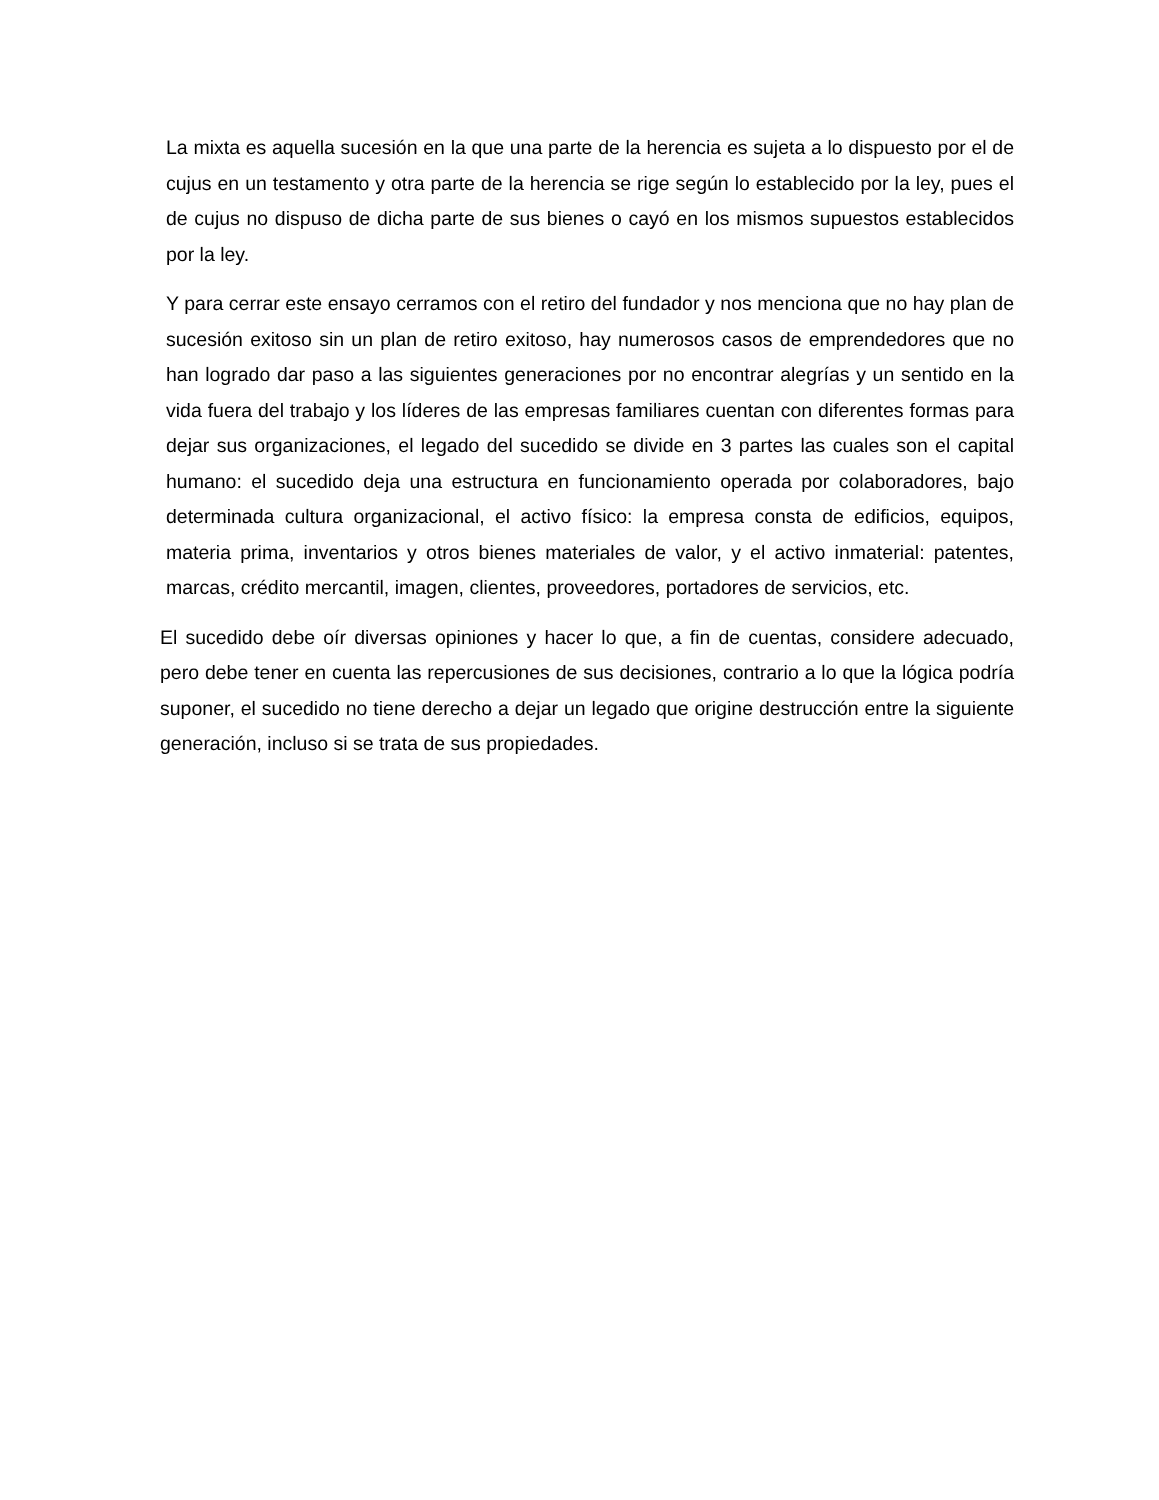La mixta es aquella sucesión en la que una parte de la herencia es sujeta a lo dispuesto por el de cujus en un testamento y otra parte de la herencia se rige según lo establecido por la ley, pues el de cujus no dispuso de dicha parte de sus bienes o cayó en los mismos supuestos establecidos por la ley.
Y para cerrar este ensayo cerramos con el retiro del fundador y nos menciona que no hay plan de sucesión exitoso sin un plan de retiro exitoso, hay numerosos casos de emprendedores que no han logrado dar paso a las siguientes generaciones por no encontrar alegrías y un sentido en la vida fuera del trabajo y los líderes de las empresas familiares cuentan con diferentes formas para dejar sus organizaciones, el legado del sucedido se divide en 3 partes las cuales son el capital humano: el sucedido deja una estructura en funcionamiento operada por colaboradores, bajo determinada cultura organizacional, el activo físico: la empresa consta de edificios, equipos, materia prima, inventarios y otros bienes materiales de valor, y el activo inmaterial: patentes, marcas, crédito mercantil, imagen, clientes, proveedores, portadores de servicios, etc.
El sucedido debe oír diversas opiniones y hacer lo que, a fin de cuentas, considere adecuado, pero debe tener en cuenta las repercusiones de sus decisiones, contrario a lo que la lógica podría suponer, el sucedido no tiene derecho a dejar un legado que origine destrucción entre la siguiente generación, incluso si se trata de sus propiedades.